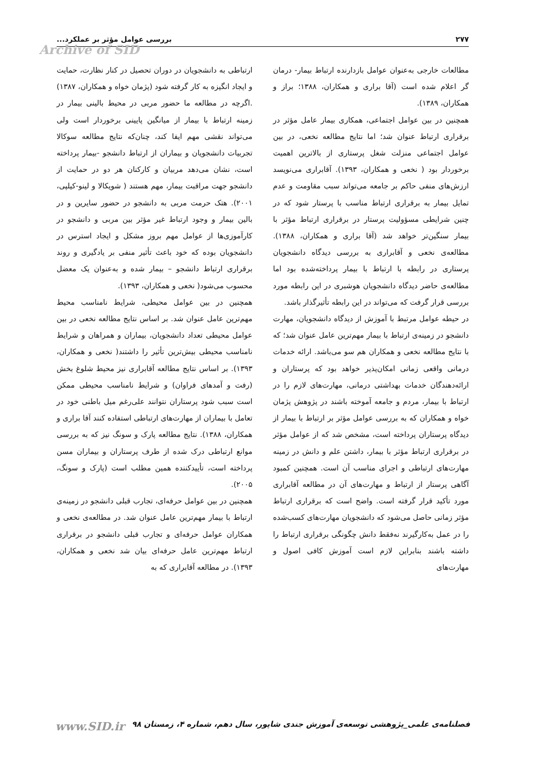۲۷۷ بررسی عوامل مؤثر بر عملکرد...
Archive of SID
مطالعات خارجی به‌عنوان عوامل بازدارنده ارتباط بیمار- درمان گر اعلام شده است (آقا براری و همکاران، ۱۳۸۸؛ براز و همکاران، ۱۳۸۹).
همچنین در بین عوامل اجتماعی، همکاری بیمار عامل مؤثر در برقراری ارتباط عنوان شد؛ اما نتایج مطالعه نخعی، در بین عوامل اجتماعی منزلت شغل پرستاری از بالاترین اهمیت برخوردار بود ( نخعی و همکاران، ۱۳۹۳). آقابراری می‌نویسد ارزش‌های منفی حاکم بر جامعه می‌تواند سبب مقاومت و عدم تمایل بیمار به برقراری ارتباط مناسب با پرستار شود که در چنین شرایطی مسؤولیت پرستار در برقراری ارتباط مؤثر با بیمار سنگین‌تر خواهد شد (آقا براری و همکاران، ۱۳۸۸). مطالعه‌ی نخعی و آقابراری به بررسی دیدگاه دانشجویان پرستاری در رابطه با ارتباط با بیمار پرداخته‌شده بود اما مطالعه‌ی حاضر دیدگاه دانشجویان هوشبری در این رابطه مورد بررسی قرار گرفت که می‌تواند در این رابطه تأثیرگذار باشد.
در حیطه عوامل مرتبط با آموزش از دیدگاه دانشجویان، مهارت دانشجو در زمینه‌ی ارتباط با بیمار مهم‌ترین عامل عنوان شد؛ که با نتایج مطالعه نخعی و همکاران هم سو می‌باشد. ارائه خدمات درمانی واقعی زمانی امکان‌پذیر خواهد بود که پرستاران و ارائه‌دهندگان خدمات بهداشتی درمانی، مهارت‌های لازم را در ارتباط با بیمار، مردم و جامعه آموخته باشند در پژوهش پژمان خواه و همکاران که به بررسی عوامل مؤثر بر ارتباط با بیمار از دیدگاه پرستاران پرداخته است، مشخص شد که از عوامل مؤثر در برقراری ارتباط مؤثر با بیمار، داشتن علم و دانش در زمینه مهارت‌های ارتباطی و اجرای مناسب آن است. همچنین کمبود آگاهی پرستار از ارتباط و مهارت‌های آن در مطالعه آقابراری مورد تأکید قرار گرفته است. واضح است که برقراری ارتباط مؤثر زمانی حاصل می‌شود که دانشجویان مهارت‌های کسب‌شده را در عمل به‌کارگیرند نه‌فقط دانش چگونگی برقراری ارتباط را داشته باشند بنابراین لازم است آموزش کافی اصول و مهارت‌های
ارتباطی به دانشجویان در دوران تحصیل در کنار نظارت، حمایت و ایجاد انگیزه به کار گرفته شود (پژمان خواه و همکاران، ۱۳۸۷) .اگرچه در مطالعه ما حضور مربی در محیط بالینی بیمار در زمینه ارتباط با بیمار از میانگین پایینی برخوردار است ولی می‌تواند نقشی مهم ایفا کند، چنان‌که نتایج مطالعه سوکالا تجربیات دانشجویان و بیماران از ارتباط دانشجو -بیمار پرداخته است، نشان می‌دهد مربیان و کارکنان هر دو در حمایت از دانشجو جهت مراقبت بیمار، مهم هستند ( شویکالا و لینو-کیلپی، ۲۰۰۱). هتک حرمت مربی به دانشجو در حضور سایرین و در بالین بیمار و وجود ارتباط غیر مؤثر بین مربی و دانشجو در کارآموزی‌ها از عوامل مهم بروز مشکل و ایجاد استرس در دانشجویان بوده که خود باعث تأثیر منفی بر یادگیری و روند برقراری ارتباط دانشجو – بیمار شده و به‌عنوان یک معضل محسوب می‌شود( نخعی و همکاران، ۱۳۹۳).
همچنین در بین عوامل محیطی، شرایط نامناسب محیط مهم‌ترین عامل عنوان شد. بر اساس نتایج مطالعه نخعی در بین عوامل محیطی تعداد دانشجویان، بیماران و همراهان و شرایط نامناسب محیطی بیش‌ترین تأثیر را داشتند( نخعی و همکاران، ۱۳۹۳). بر اساس نتایج مطالعه آقابراری نیز محیط شلوغ بخش (رفت و آمدهای فراوان) و شرایط نامناسب محیطی ممکن است سبب شود پرستاران نتوانند علی‌رغم میل باطنی خود در تعامل با بیماران از مهارت‌های ارتباطی استفاده کنند آقا براری و همکاران، ۱۳۸۸). نتایج مطالعه پارک و سونگ نیز که به بررسی موانع ارتباطی درک شده از طرف پرستاران و بیماران مسن پرداخته است، تأییدکننده همین مطلب است (پارک و سونگ، ۲۰۰۵).
همچنین در بین عوامل حرفه‌ای، تجارب قبلی دانشجو در زمینه‌ی ارتباط با بیمار مهم‌ترین عامل عنوان شد. در مطالعه‌ی نخعی و همکاران عوامل حرفه‌ای و تجارب قبلی دانشجو در برقراری ارتباط مهم‌ترین عامل حرفه‌ای بیان شد نخعی و همکاران، ۱۳۹۳). در مطالعه آقابراری که به
فصلنامه‌ی علمی_پژوهشی توسعه‌ی آموزش جندی شاپور، سال دهم، شماره ۴، زمستان ۹۸ www.SID.ir